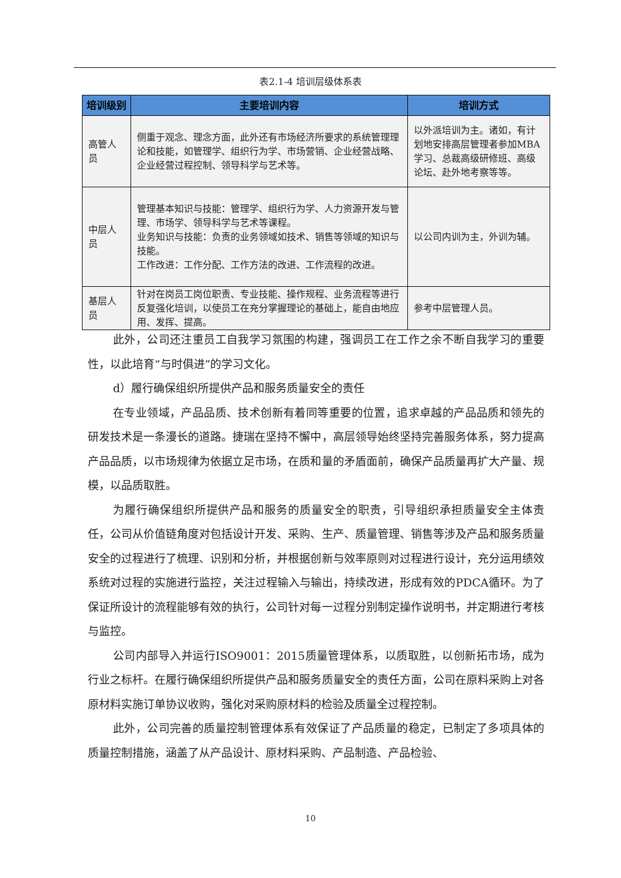表2.1-4 培训层级体系表
| 培训级别 | 主要培训内容 | 培训方式 |
| --- | --- | --- |
| 高管人员 | 侧重于观念、理念方面，此外还有市场经济所要求的系统管理理论和技能，如管理学、组织行为学、市场营销、企业经营战略、企业经营过程控制、领导科学与艺术等。 | 以外派培训为主。诸如，有计划地安排高层管理者参加MBA学习、总裁高级研修班、高级论坛、赴外地考察等等。 |
| 中层人员 | 管理基本知识与技能：管理学、组织行为学、人力资源开发与管理、市场学、领导科学与艺术等课程。 业务知识与技能：负责的业务领域如技术、销售等领域的知识与技能。 工作改进：工作分配、工作方法的改进、工作流程的改进。 | 以公司内训为主，外训为辅。 |
| 基层人员 | 针对在岗员工岗位职责、专业技能、操作规程、业务流程等进行反复强化培训，以使员工在充分掌握理论的基础上，能自由地应用、发挥、提高。 | 参考中层管理人员。 |
此外，公司还注重员工自我学习氛围的构建，强调员工在工作之余不断自我学习的重要性，以此培育“与时俱进”的学习文化。
d）履行确保组织所提供产品和服务质量安全的责任
在专业领域，产品品质、技术创新有着同等重要的位置，追求卓越的产品品质和领先的研发技术是一条漫长的道路。捷瑞在坚持不懈中，高层领导始终坚持完善服务体系，努力提高产品品质，以市场规律为依据立足市场，在质和量的矛盾面前，确保产品质量再扩大产量、规模，以品质取胜。
为履行确保组织所提供产品和服务的质量安全的职责，引导组织承担质量安全主体责任，公司从价值链角度对包括设计开发、采购、生产、质量管理、销售等涉及产品和服务质量安全的过程进行了梳理、识别和分析，并根据创新与效率原则对过程进行设计，充分运用绩效系统对过程的实施进行监控，关注过程输入与输出，持续改进，形成有效的PDCA循环。为了保证所设计的流程能够有效的执行，公司针对每一过程分别制定操作说明书，并定期进行考核与监控。
公司内部导入并运行ISO9001：2015质量管理体系，以质取胜，以创新拓市场，成为行业之标杆。在履行确保组织所提供产品和服务质量安全的责任方面，公司在原料采购上对各原材料实施订单协议收购，强化对采购原材料的检验及质量全过程控制。
此外，公司完善的质量控制管理体系有效保证了产品质量的稳定，已制定了多项具体的质量控制措施，涵盖了从产品设计、原材料采购、产品制造、产品检验、
10